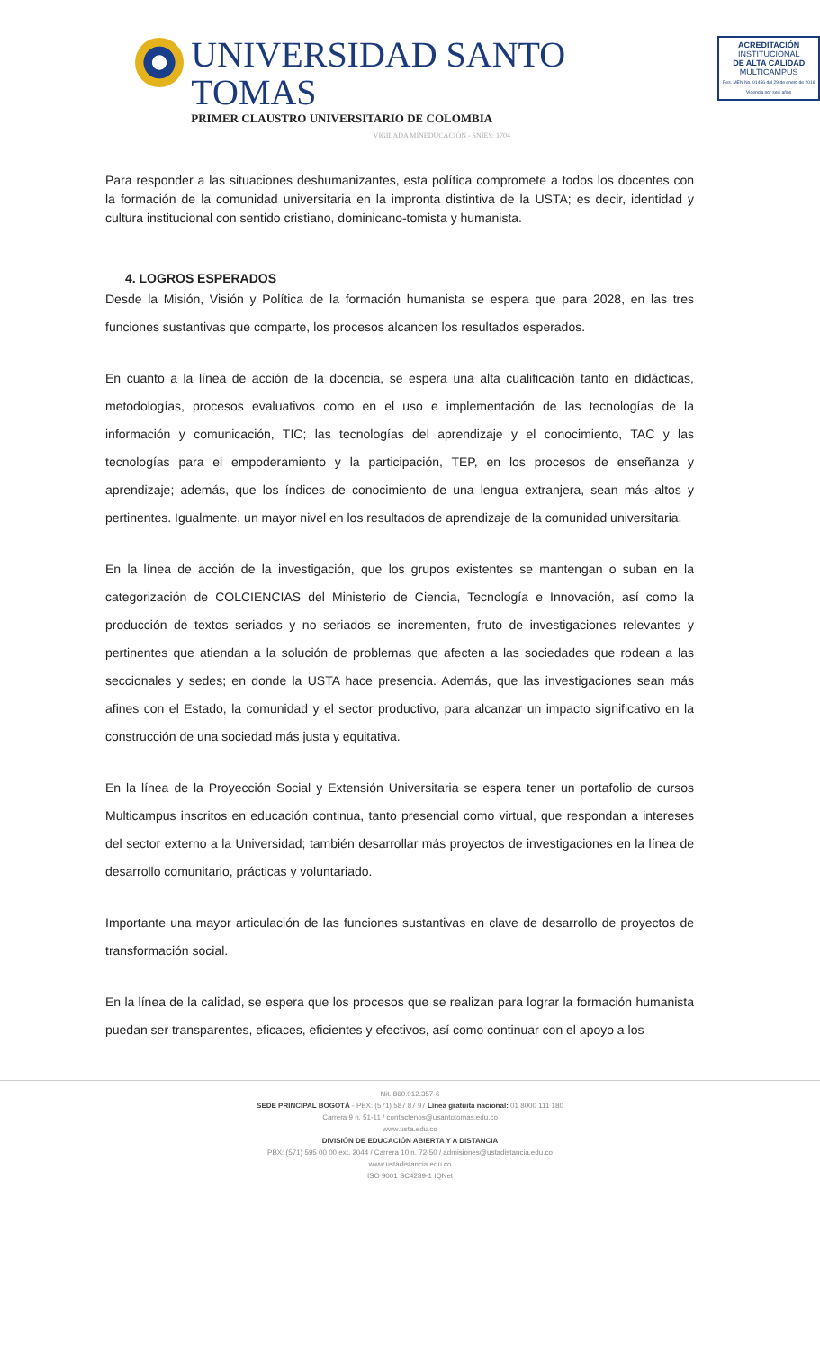UNIVERSIDAD SANTO TOMAS
PRIMER CLAUSTRO UNIVERSITARIO DE COLOMBIA
VIGILADA MINEDUCACIÓN - SNIES: 1704
ACREDITACIÓN
INSTITUCIONAL
DE ALTA CALIDAD
MULTICAMPUS
Res. MEN No. 01456 del 29 de enero de 2016
Vigencia por seis años
Para responder a las situaciones deshumanizantes, esta política compromete a todos los docentes con la formación de la comunidad universitaria en la impronta distintiva de la USTA; es decir, identidad y cultura institucional con sentido cristiano, dominicano-tomista y humanista.
4. LOGROS ESPERADOS
Desde la Misión, Visión y Política de la formación humanista se espera que para 2028, en las tres funciones sustantivas que comparte, los procesos alcancen los resultados esperados.
En cuanto a la línea de acción de la docencia, se espera una alta cualificación tanto en didácticas, metodologías, procesos evaluativos como en el uso e implementación de las tecnologías de la información y comunicación, TIC; las tecnologías del aprendizaje y el conocimiento, TAC y las tecnologías para el empoderamiento y la participación, TEP, en los procesos de enseñanza y aprendizaje; además, que los índices de conocimiento de una lengua extranjera, sean más altos y pertinentes. Igualmente, un mayor nivel en los resultados de aprendizaje de la comunidad universitaria.
En la línea de acción de la investigación, que los grupos existentes se mantengan o suban en la categorización de COLCIENCIAS del Ministerio de Ciencia, Tecnología e Innovación, así como la producción de textos seriados y no seriados se incrementen, fruto de investigaciones relevantes y pertinentes que atiendan a la solución de problemas que afecten a las sociedades que rodean a las seccionales y sedes; en donde la USTA hace presencia. Además, que las investigaciones sean más afines con el Estado, la comunidad y el sector productivo, para alcanzar un impacto significativo en la construcción de una sociedad más justa y equitativa.
En la línea de la Proyección Social y Extensión Universitaria se espera tener un portafolio de cursos Multicampus inscritos en educación continua, tanto presencial como virtual, que respondan a intereses del sector externo a la Universidad; también desarrollar más proyectos de investigaciones en la línea de desarrollo comunitario, prácticas y voluntariado.
Importante una mayor articulación de las funciones sustantivas en clave de desarrollo de proyectos de transformación social.
En la línea de la calidad, se espera que los procesos que se realizan para lograr la formación humanista puedan ser transparentes, eficaces, eficientes y efectivos, así como continuar con el apoyo a los
Nit. 860.012.357-6
SEDE PRINCIPAL BOGOTÁ - PBX: (571) 587 87 97 Línea gratuita nacional: 01 8000 111 180
Carrera 9 n. 51-11 / contactenos@usantotomas.edu.co
www.usta.edu.co
DIVISIÓN DE EDUCACIÓN ABIERTA Y A DISTANCIA
PBX: (571) 595 00 00 ext. 2044 / Carrera 10 n. 72-50 / admisiones@ustadistancia.edu.co
www.ustadistancia.edu.co
ISO 9001 SC4289-1 IQNet